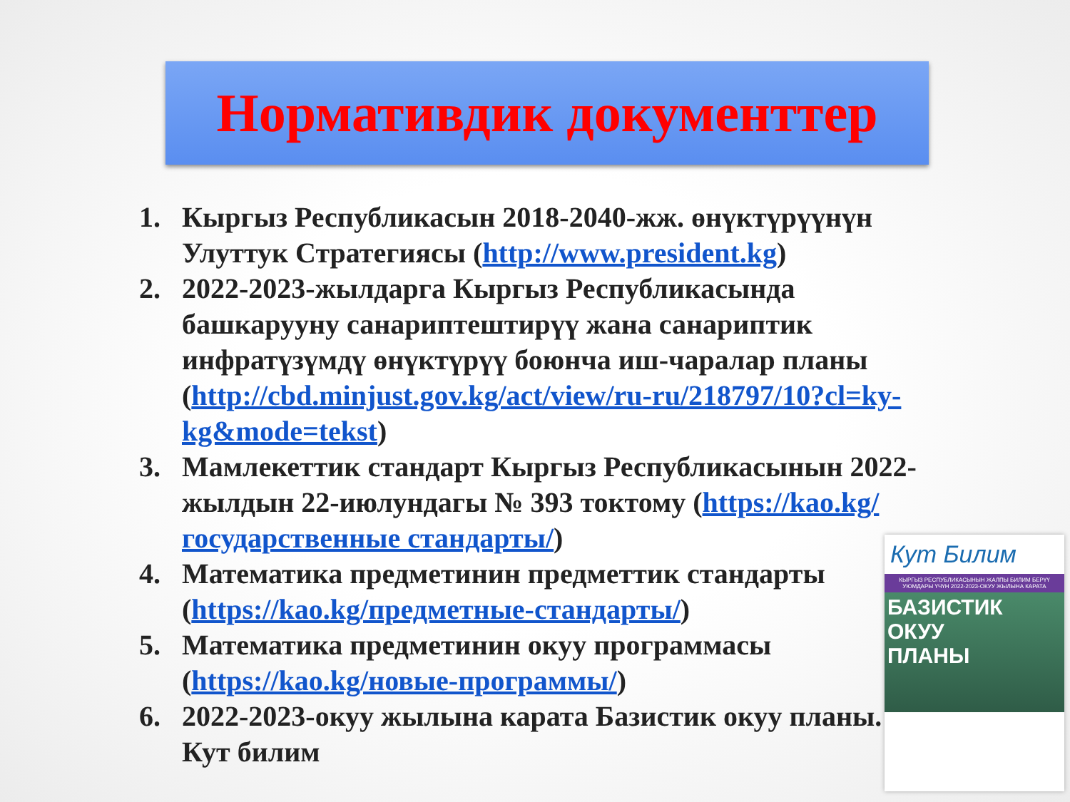Нормативдик документтер
1. Кыргыз Республикасын 2018-2040-жж. өнүктүрүүнүн Улуттук Стратегиясы (http://www.president.kg)
2. 2022-2023-жылдарга Кыргыз Республикасында башкарууну санариптештирүү жана санариптик инфратүзүмдү өнүктүрүү боюнча иш-чаралар планы (http://cbd.minjust.gov.kg/act/view/ru-ru/218797/10?cl=ky-kg&mode=tekst)
3. Мамлекеттик стандарт Кыргыз Республикасынын 2022-жылдын 22-июлундагы № 393 токтому (https://kao.kg/государственные стандарты/)
4. Математика предметинин предметтик стандарты (https://kao.kg/предметные-стандарты/)
5. Математика предметинин окуу программасы (https://kao.kg/новые-программы/)
6. 2022-2023-окуу жылына карата Базистик окуу планы. Кут билим
Кут Билим
КЫРГЫЗ РЕСПУБЛИКАСЫНЫН ЖАЛПЫ БИЛИМ БЕРҮҮ УЮМДАРЫ ҮЧҮН 2022-2023-ОКУУ ЖЫЛЫНА КАРАТА
БАЗИСТИК
ОКУУ
ПЛАНЫ